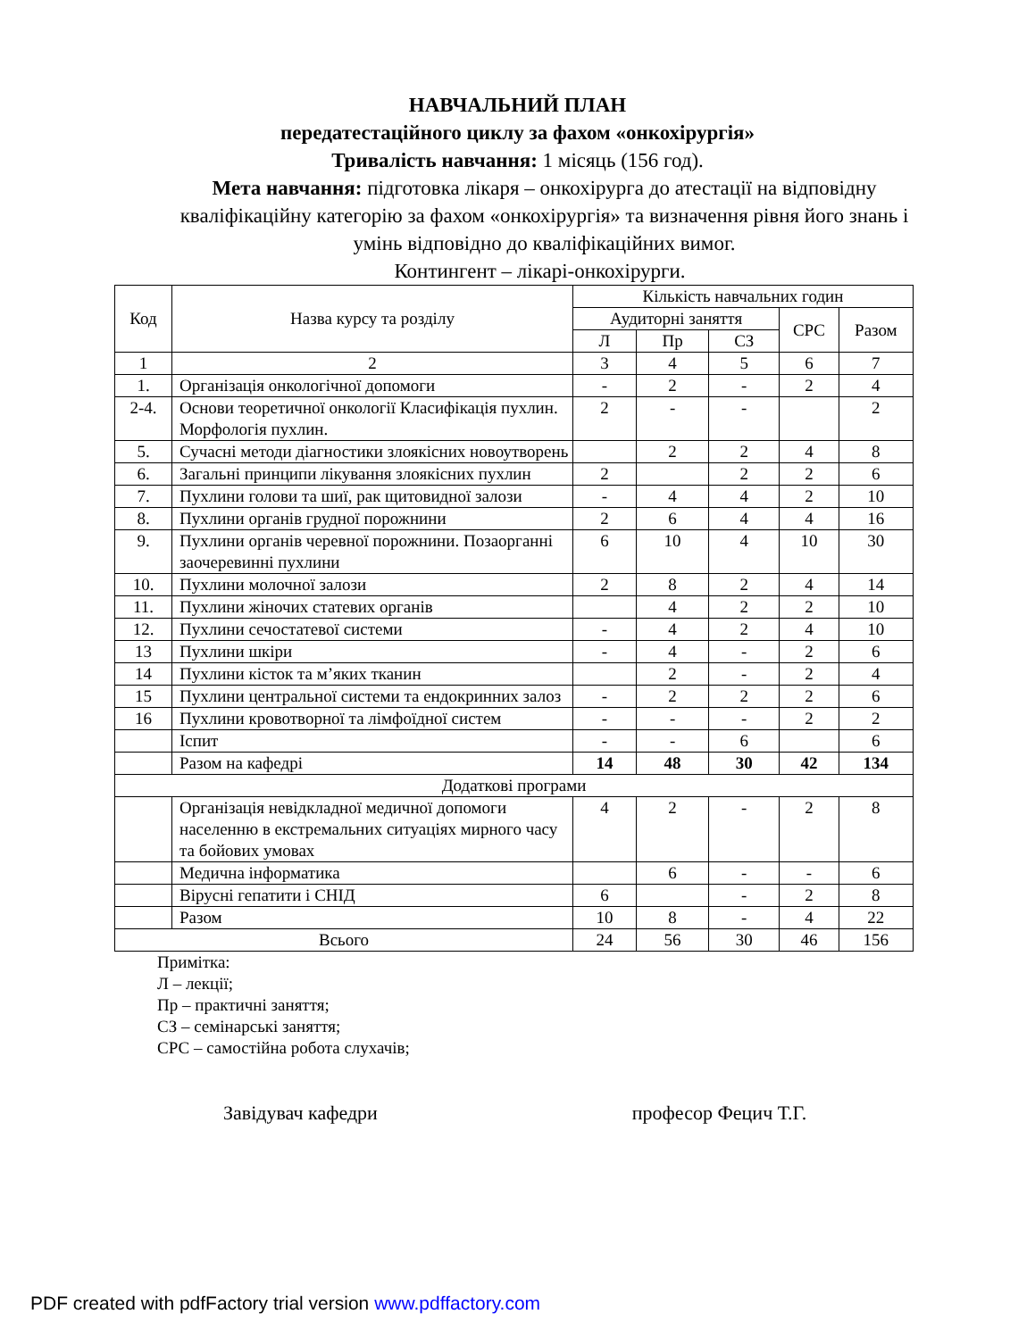НАВЧАЛЬНИЙ ПЛАН
передатестаційного циклу за фахом «онкохірургія»
Тривалість навчання: 1 місяць (156 год).
Мета навчання: підготовка лікаря – онкохірурга до атестації на відповідну кваліфікаційну категорію за фахом «онкохірургія» та визначення рівня його знань і умінь відповідно до кваліфікаційних вимог.
Контингент – лікарі-онкохірурги.
| Код | Назва курсу та розділу | Кількість навчальних годин | | | | |
| --- | --- | --- | --- | --- | --- | --- |
| | | Аудиторні заняття | | | СРС | Разом |
| | | Л | Пр | СЗ | | |
| 1 | 2 | 3 | 4 | 5 | 6 | 7 |
| 1. | Організація онкологічної допомоги | - | 2 | - | 2 | 4 |
| 2-4. | Основи теоретичної онкології Класифікація пухлин. Морфологія пухлин. | 2 | - | - | | 2 |
| 5. | Сучасні методи діагностики злоякісних новоутворень | | 2 | 2 | 4 | 8 |
| 6. | Загальні принципи лікування злоякісних пухлин | 2 | | 2 | 2 | 6 |
| 7. | Пухлини голови та шиї, рак щитовидної залози | - | 4 | 4 | 2 | 10 |
| 8. | Пухлини органів грудної порожнини | 2 | 6 | 4 | 4 | 16 |
| 9. | Пухлини органів черевної порожнини. Позаорганні заочеревинні пухлини | 6 | 10 | 4 | 10 | 30 |
| 10. | Пухлини молочної залози | 2 | 8 | 2 | 4 | 14 |
| 11. | Пухлини жіночих статевих органів | | 4 | 2 | 2 | 10 |
| 12. | Пухлини сечостатевої системи | - | 4 | 2 | 4 | 10 |
| 13 | Пухлини шкіри | - | 4 | - | 2 | 6 |
| 14 | Пухлини кісток та м’яких тканин | | 2 | - | 2 | 4 |
| 15 | Пухлини центральної системи та ендокринних залоз | - | 2 | 2 | 2 | 6 |
| 16 | Пухлини кровотворної та лімфоїдної систем | - | - | - | 2 | 2 |
| | Іспит | - | - | 6 | | 6 |
| | Разом на кафедрі | 14 | 48 | 30 | 42 | 134 |
| Додаткові програми | | | | | | |
| | Організація невідкладної медичної допомоги населенню в екстремальних ситуаціях мирного часу та бойових умовах | 4 | 2 | - | 2 | 8 |
| | Медична інформатика | | 6 | - | - | 6 |
| | Вірусні гепатити і СНІД | 6 | | - | 2 | 8 |
| | Разом | 10 | 8 | - | 4 | 22 |
| Всього | | 24 | 56 | 30 | 46 | 156 |
Примітка:
Л – лекції;
Пр – практичні заняття;
СЗ – семінарські заняття;
СРС – самостійна робота слухачів;
Завідувач кафедри професор Фецич Т.Г.
PDF created with pdfFactory trial version www.pdffactory.com